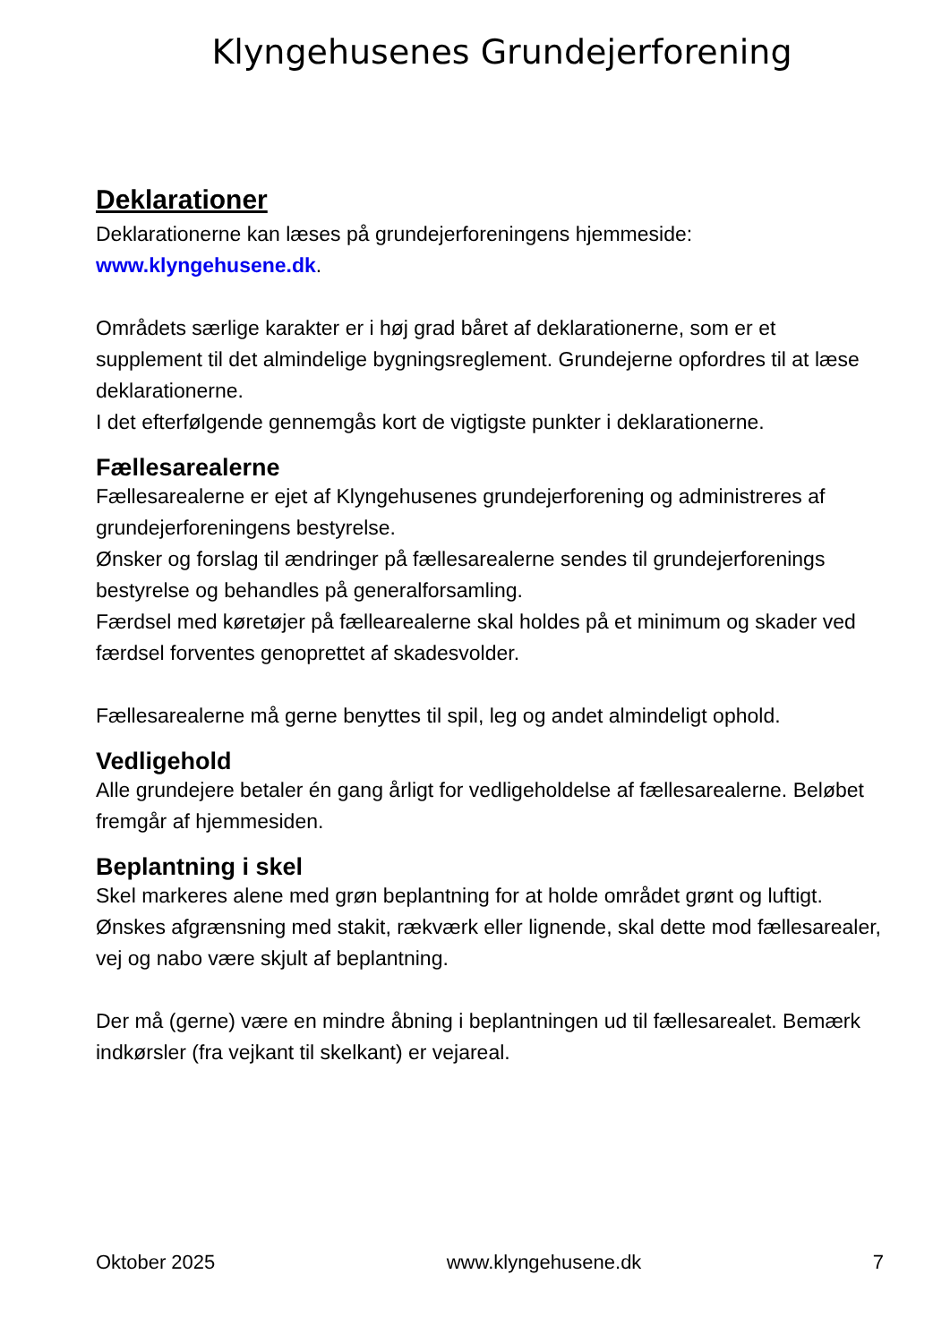Klyngehusenes Grundejerforening
Deklarationer
Deklarationerne kan læses på grundejerforeningens hjemmeside: www.klyngehusene.dk.
Områdets særlige karakter er i høj grad båret af deklarationerne, som er et supplement til det almindelige bygningsreglement. Grundejerne opfordres til at læse deklarationerne.
I det efterfølgende gennemgås kort de vigtigste punkter i deklarationerne.
Fællesarealerne
Fællesarealerne er ejet af Klyngehusenes grundejerforening og administreres af grundejerforeningens bestyrelse.
Ønsker og forslag til ændringer på fællesarealerne sendes til grundejerforenings bestyrelse og behandles på generalforsamling.
Færdsel med køretøjer på fællearealerne skal holdes på et minimum og skader ved færdsel forventes genoprettet af skadesvolder.
Fællesarealerne må gerne benyttes til spil, leg og andet almindeligt ophold.
Vedligehold
Alle grundejere betaler én gang årligt for vedligeholdelse af fællesarealerne. Beløbet fremgår af hjemmesiden.
Beplantning i skel
Skel markeres alene med grøn beplantning for at holde området grønt og luftigt. Ønskes afgrænsning med stakit, rækværk eller lignende, skal dette mod fællesarealer, vej og nabo være skjult af beplantning.
Der må (gerne) være en mindre åbning i beplantningen ud til fællesarealet. Bemærk indkørsler (fra vejkant til skelkant) er vejareal.
Oktober 2025 www.klyngehusene.dk 7